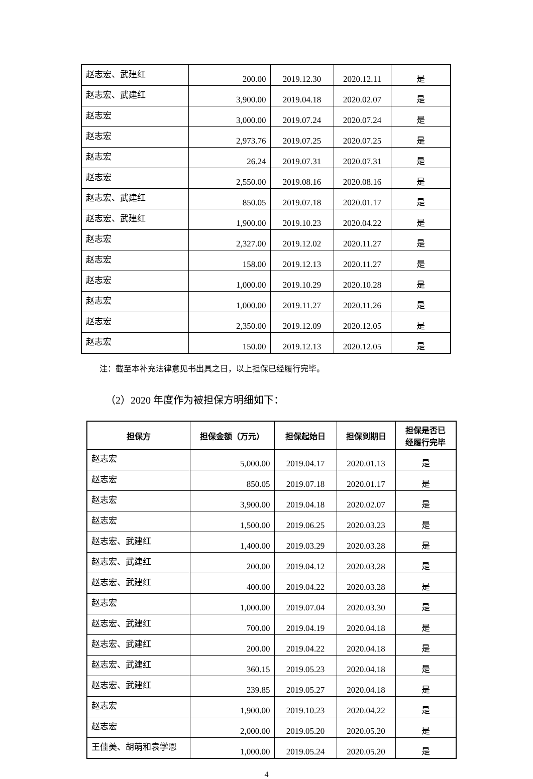| 赵志宏、武建红 | 200.00 | 2019.12.30 | 2020.12.11 | 是 |
| 赵志宏、武建红 | 3,900.00 | 2019.04.18 | 2020.02.07 | 是 |
| 赵志宏 | 3,000.00 | 2019.07.24 | 2020.07.24 | 是 |
| 赵志宏 | 2,973.76 | 2019.07.25 | 2020.07.25 | 是 |
| 赵志宏 | 26.24 | 2019.07.31 | 2020.07.31 | 是 |
| 赵志宏 | 2,550.00 | 2019.08.16 | 2020.08.16 | 是 |
| 赵志宏、武建红 | 850.05 | 2019.07.18 | 2020.01.17 | 是 |
| 赵志宏、武建红 | 1,900.00 | 2019.10.23 | 2020.04.22 | 是 |
| 赵志宏 | 2,327.00 | 2019.12.02 | 2020.11.27 | 是 |
| 赵志宏 | 158.00 | 2019.12.13 | 2020.11.27 | 是 |
| 赵志宏 | 1,000.00 | 2019.10.29 | 2020.10.28 | 是 |
| 赵志宏 | 1,000.00 | 2019.11.27 | 2020.11.26 | 是 |
| 赵志宏 | 2,350.00 | 2019.12.09 | 2020.12.05 | 是 |
| 赵志宏 | 150.00 | 2019.12.13 | 2020.12.05 | 是 |
注：截至本补充法律意见书出具之日，以上担保已经履行完毕。
（2）2020 年度作为被担保方明细如下：
| 担保方 | 担保金额（万元） | 担保起始日 | 担保到期日 | 担保是否已 经履行完毕 |
| --- | --- | --- | --- | --- |
| 赵志宏 | 5,000.00 | 2019.04.17 | 2020.01.13 | 是 |
| 赵志宏 | 850.05 | 2019.07.18 | 2020.01.17 | 是 |
| 赵志宏 | 3,900.00 | 2019.04.18 | 2020.02.07 | 是 |
| 赵志宏 | 1,500.00 | 2019.06.25 | 2020.03.23 | 是 |
| 赵志宏、武建红 | 1,400.00 | 2019.03.29 | 2020.03.28 | 是 |
| 赵志宏、武建红 | 200.00 | 2019.04.12 | 2020.03.28 | 是 |
| 赵志宏、武建红 | 400.00 | 2019.04.22 | 2020.03.28 | 是 |
| 赵志宏 | 1,000.00 | 2019.07.04 | 2020.03.30 | 是 |
| 赵志宏、武建红 | 700.00 | 2019.04.19 | 2020.04.18 | 是 |
| 赵志宏、武建红 | 200.00 | 2019.04.22 | 2020.04.18 | 是 |
| 赵志宏、武建红 | 360.15 | 2019.05.23 | 2020.04.18 | 是 |
| 赵志宏、武建红 | 239.85 | 2019.05.27 | 2020.04.18 | 是 |
| 赵志宏 | 1,900.00 | 2019.10.23 | 2020.04.22 | 是 |
| 赵志宏 | 2,000.00 | 2019.05.20 | 2020.05.20 | 是 |
| 王佳美、胡萌和袁学恩 | 1,000.00 | 2019.05.24 | 2020.05.20 | 是 |
4